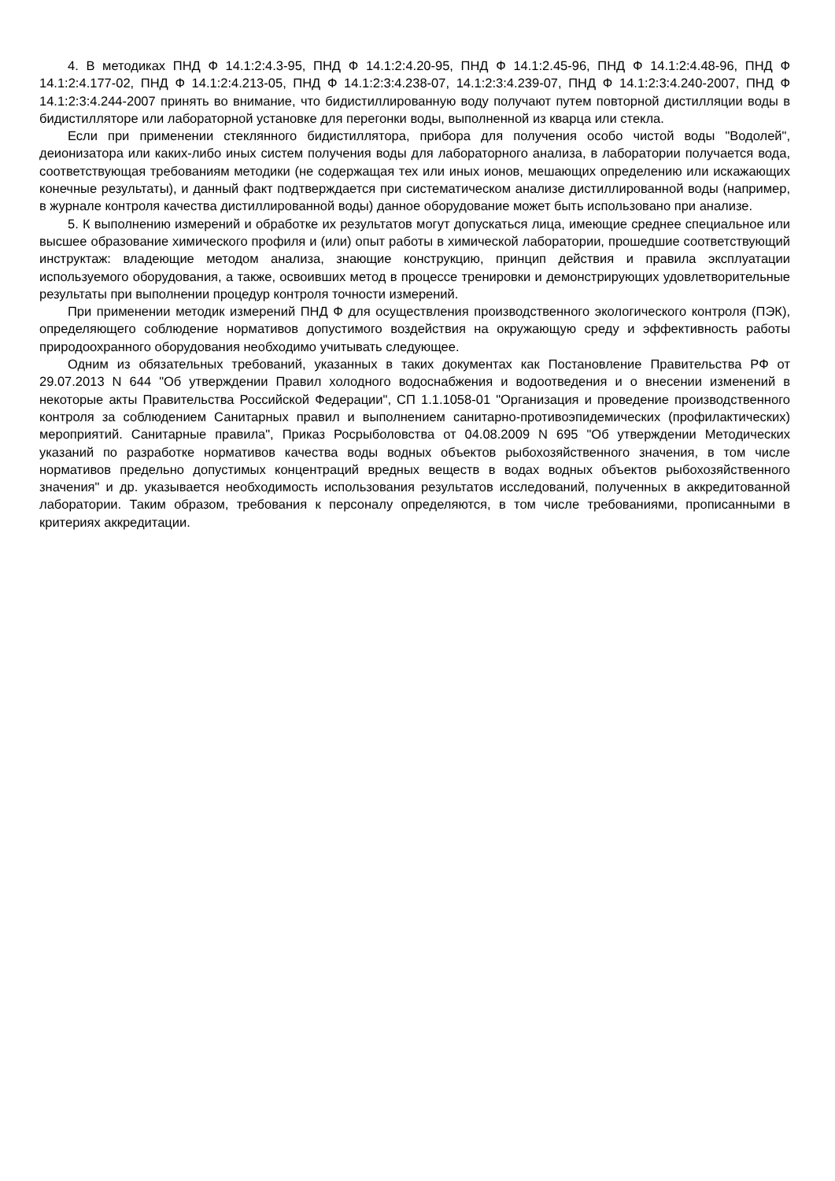4. В методиках ПНД Ф 14.1:2:4.3-95, ПНД Ф 14.1:2:4.20-95, ПНД Ф 14.1:2.45-96, ПНД Ф 14.1:2:4.48-96, ПНД Ф 14.1:2:4.177-02, ПНД Ф 14.1:2:4.213-05, ПНД Ф 14.1:2:3:4.238-07, 14.1:2:3:4.239-07, ПНД Ф 14.1:2:3:4.240-2007, ПНД Ф 14.1:2:3:4.244-2007 принять во внимание, что бидистиллированную воду получают путем повторной дистилляции воды в бидистилляторе или лабораторной установке для перегонки воды, выполненной из кварца или стекла.
Если при применении стеклянного бидистиллятора, прибора для получения особо чистой воды "Водолей", деионизатора или каких-либо иных систем получения воды для лабораторного анализа, в лаборатории получается вода, соответствующая требованиям методики (не содержащая тех или иных ионов, мешающих определению или искажающих конечные результаты), и данный факт подтверждается при систематическом анализе дистиллированной воды (например, в журнале контроля качества дистиллированной воды) данное оборудование может быть использовано при анализе.
5. К выполнению измерений и обработке их результатов могут допускаться лица, имеющие среднее специальное или высшее образование химического профиля и (или) опыт работы в химической лаборатории, прошедшие соответствующий инструктаж: владеющие методом анализа, знающие конструкцию, принцип действия и правила эксплуатации используемого оборудования, а также, освоивших метод в процессе тренировки и демонстрирующих удовлетворительные результаты при выполнении процедур контроля точности измерений.
При применении методик измерений ПНД Ф для осуществления производственного экологического контроля (ПЭК), определяющего соблюдение нормативов допустимого воздействия на окружающую среду и эффективность работы природоохранного оборудования необходимо учитывать следующее.
Одним из обязательных требований, указанных в таких документах как Постановление Правительства РФ от 29.07.2013 N 644 "Об утверждении Правил холодного водоснабжения и водоотведения и о внесении изменений в некоторые акты Правительства Российской Федерации", СП 1.1.1058-01 "Организация и проведение производственного контроля за соблюдением Санитарных правил и выполнением санитарно-противоэпидемических (профилактических) мероприятий. Санитарные правила", Приказ Росрыболовства от 04.08.2009 N 695 "Об утверждении Методических указаний по разработке нормативов качества воды водных объектов рыбохозяйственного значения, в том числе нормативов предельно допустимых концентраций вредных веществ в водах водных объектов рыбохозяйственного значения" и др. указывается необходимость использования результатов исследований, полученных в аккредитованной лаборатории. Таким образом, требования к персоналу определяются, в том числе требованиями, прописанными в критериях аккредитации.